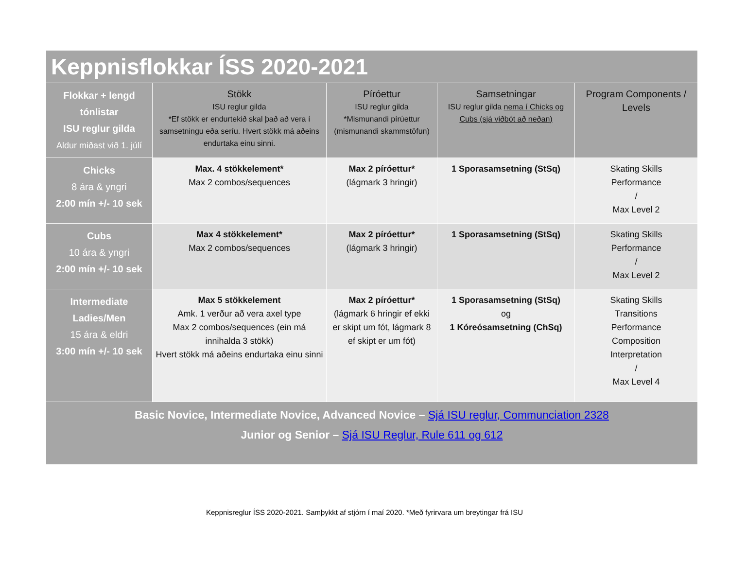| Keppnisflokkar ÍSS 2020-2021 | | | | |
| Flokkar + lengd tónlistar ISU reglur gilda Aldur miðast við 1. júlí | Stökk ISU reglur gilda *Ef stökk er endurtekið skal það að vera í samsetningu eða seríu. Hvert stökk má aðeins endurtaka einu sinni. | Píróettur ISU reglur gilda *Mismunandi pírúettur (mismunandi skammstöfun) | Samsetningar ISU reglur gilda nema í Chicks og Cubs (sjá viðbót að neðan) | Program Components / Levels |
| Chicks 8 ára & yngri 2:00 mín +/- 10 sek | Max. 4 stökkelement* Max 2 combos/sequences | Max 2 píróettur* (lágmark 3 hringir) | 1 Sporasamsetning (StSq) | Skating Skills Performance / Max Level 2 |
| Cubs 10 ára & yngri 2:00 mín +/- 10 sek | Max 4 stökkelement* Max 2 combos/sequences | Max 2 píróettur* (lágmark 3 hringir) | 1 Sporasamsetning (StSq) | Skating Skills Performance / Max Level 2 |
| Intermediate Ladies/Men 15 ára & eldri 3:00 mín +/- 10 sek | Max 5 stökkelement Amk. 1 verður að vera axel type Max 2 combos/sequences (ein má innihalda 3 stökk) Hvert stökk má aðeins endurtaka einu sinni | Max 2 píróettur* (lágmark 6 hringir ef ekki er skipt um fót, lágmark 8 ef skipt er um fót) | 1 Sporasamsetning (StSq) og 1 Kóreósamsetning (ChSq) | Skating Skills Transitions Performance Composition Interpretation / Max Level 4 |
| Basic Novice, Intermediate Novice, Advanced Novice – Sjá ISU reglur, Communciation 2328 Junior og Senior – Sjá ISU Reglur, Rule 611 og 612 | | | | |
Keppnisreglur ÍSS 2020-2021. Samþykkt af stjórn í maí 2020. *Með fyrirvara um breytingar frá ISU